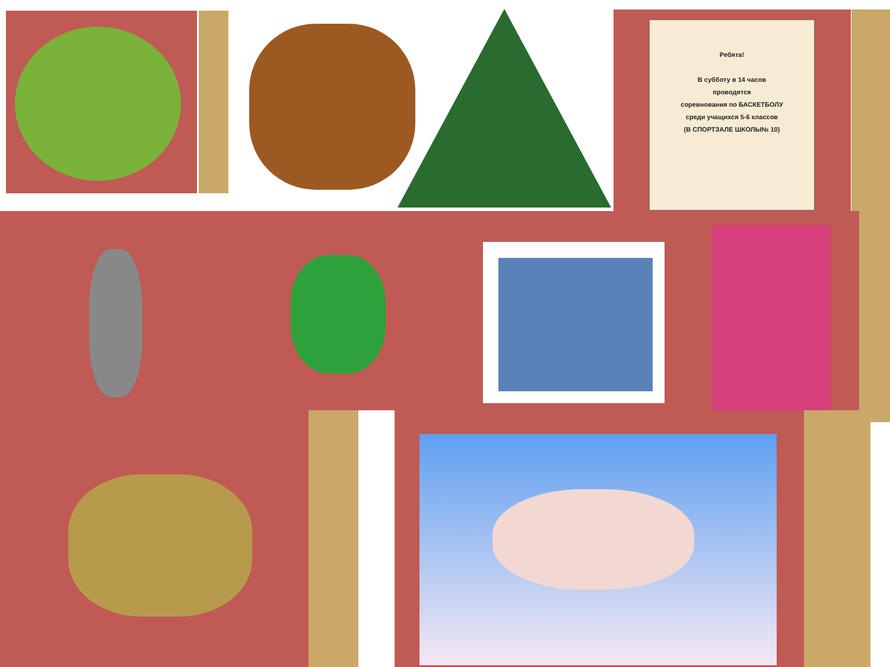Ребята!
В субботу в 14 часов
проводятся
соревнования по БАСКЕТБОЛУ
среди учащихся 5-6 классов
(В СПОРТЗАЛЕ ШКОЛЫ№ 10)